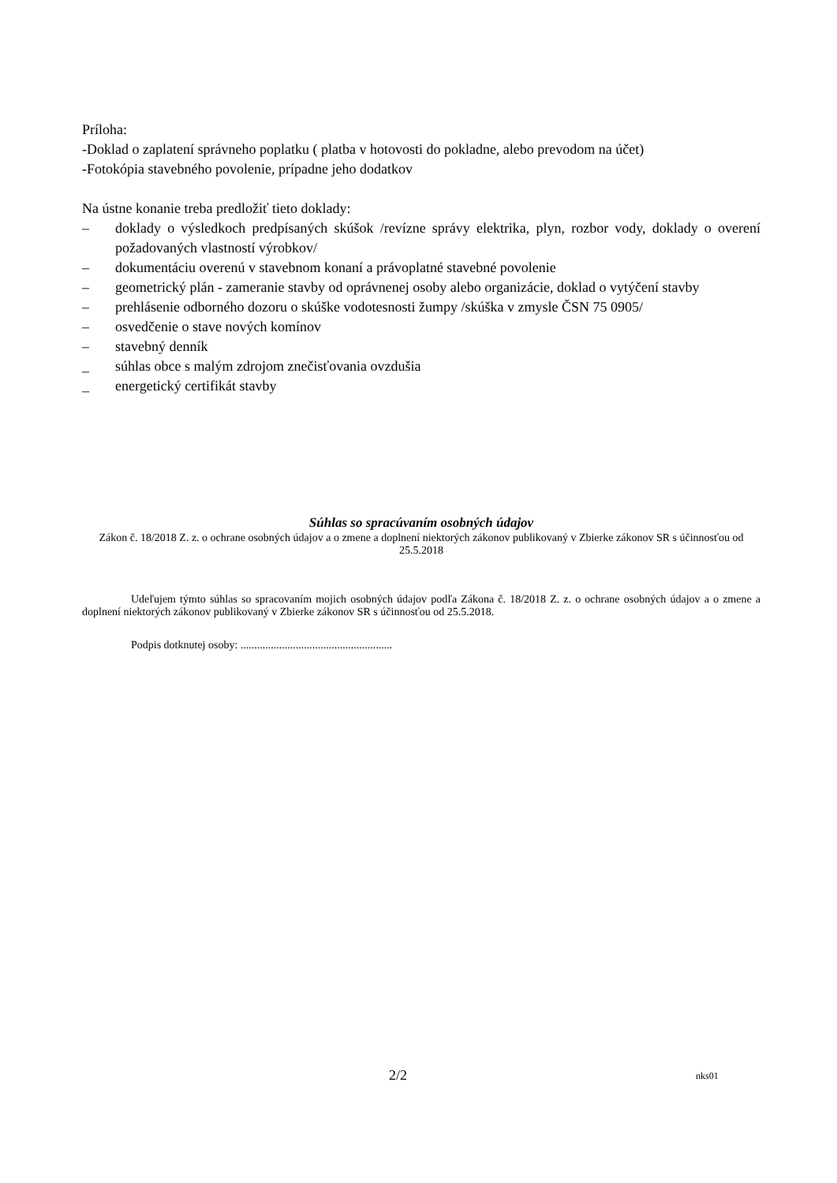Príloha:
-Doklad o zaplatení správneho poplatku ( platba v hotovosti do pokladne, alebo prevodom na účet)
-Fotokópia stavebného povolenie, prípadne jeho dodatkov
Na ústne konanie treba predložiť tieto doklady:
– doklady o výsledkoch predpísaných skúšok /revízne správy elektrika, plyn, rozbor vody, doklady o overení požadovaných vlastností výrobkov/
– dokumentáciu overenú v stavebnom konaní a právoplatné stavebné povolenie
– geometrický plán - zameranie stavby od oprávnenej osoby alebo organizácie, doklad o vytýčení stavby
– prehlásenie odborného dozoru o skúške vodotesnosti žumpy /skúška v zmysle ČSN 75 0905/
– osvedčenie o stave nových komínov
– stavebný denník
_ súhlas obce s malým zdrojom znečisťovania ovzdušia
_ energetický certifikát stavby
Súhlas so spracúvaním osobných údajov
Zákon č. 18/2018 Z. z. o ochrane osobných údajov a o zmene a doplnení niektorých zákonov publikovaný v Zbierke zákonov SR s účinnosťou od 25.5.2018
Udeľujem týmto súhlas so spracovaním mojich osobných údajov podľa Zákona č. 18/2018 Z. z. o ochrane osobných údajov a o zmene a doplnení niektorých zákonov publikovaný v Zbierke zákonov SR s účinnosťou od 25.5.2018.
Podpis dotknutej osoby: .......................................................
2/2 nks01